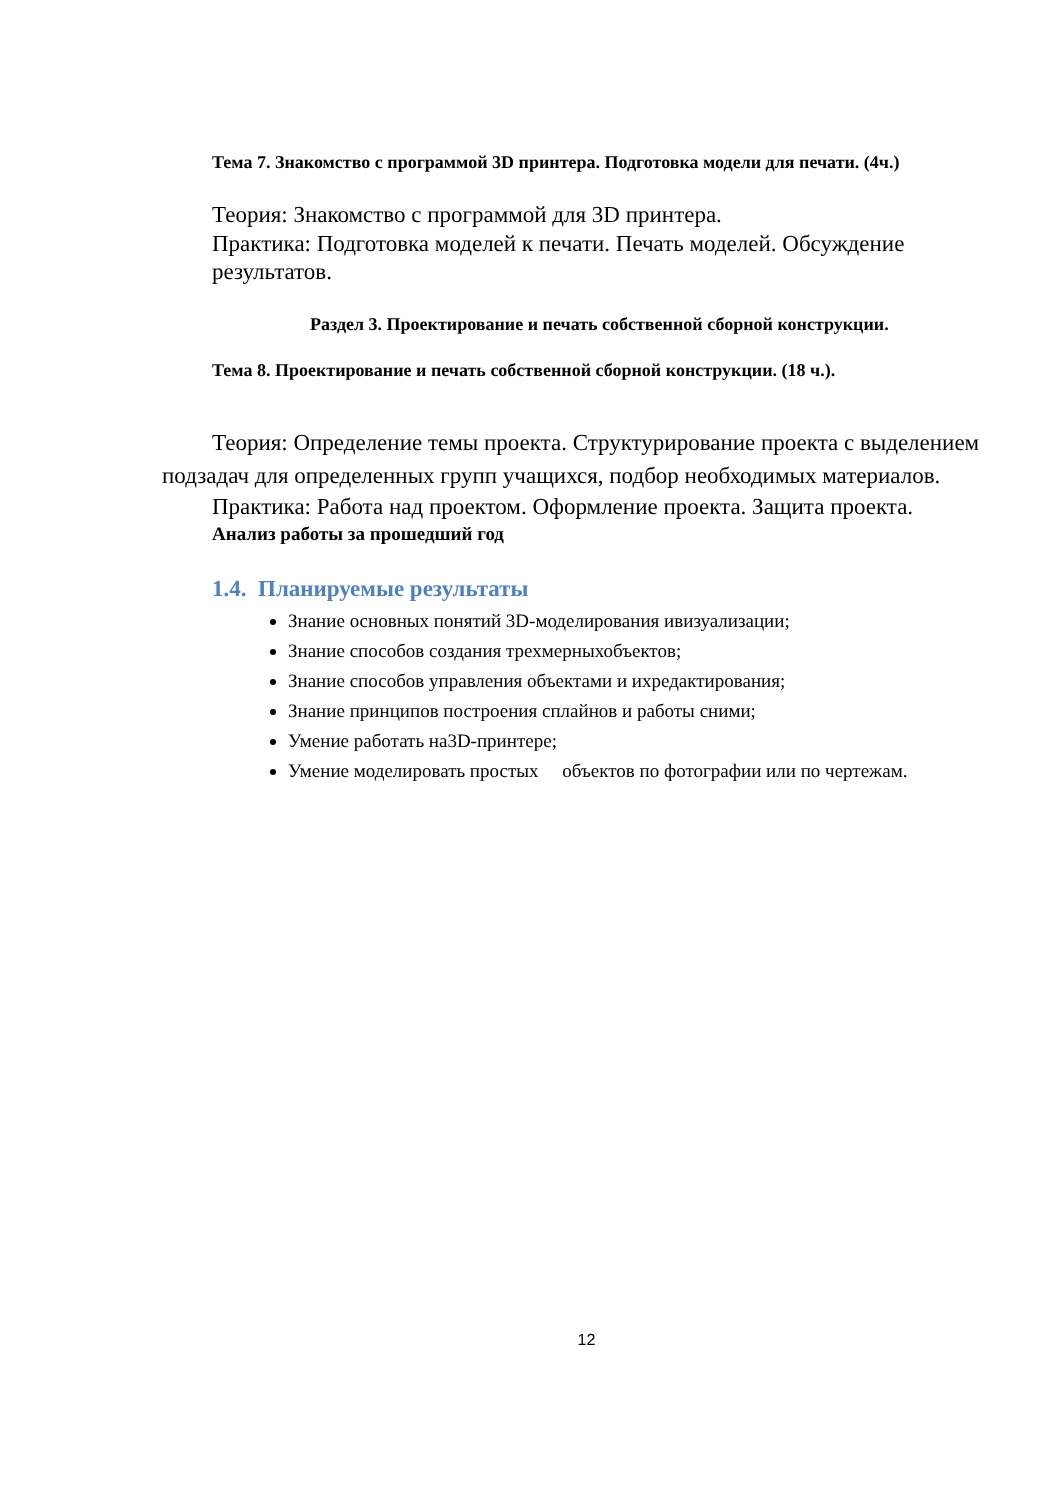Тема 7. Знакомство с программой 3D принтера. Подготовка модели для печати. (4ч.)
Теория: Знакомство с программой для 3D принтера.
Практика: Подготовка моделей к печати. Печать моделей. Обсуждение результатов.
Раздел 3. Проектирование и печать собственной сборной конструкции.
Тема 8. Проектирование и печать собственной сборной конструкции. (18 ч.).
Теория: Определение темы проекта. Структурирование проекта с выделением подзадач для определенных групп учащихся, подбор необходимых материалов.
Практика: Работа над проектом. Оформление проекта. Защита проекта.
Анализ работы за прошедший год
1.4. Планируемые результаты
Знание основных понятий 3D-моделирования ивизуализации;
Знание способов создания трехмерныхобъектов;
Знание способов управления объектами и ихредактирования;
Знание принципов построения сплайнов и работы сними;
Умение работать на3D-принтере;
Умение моделировать простых объектов по фотографии или по чертежам.
12